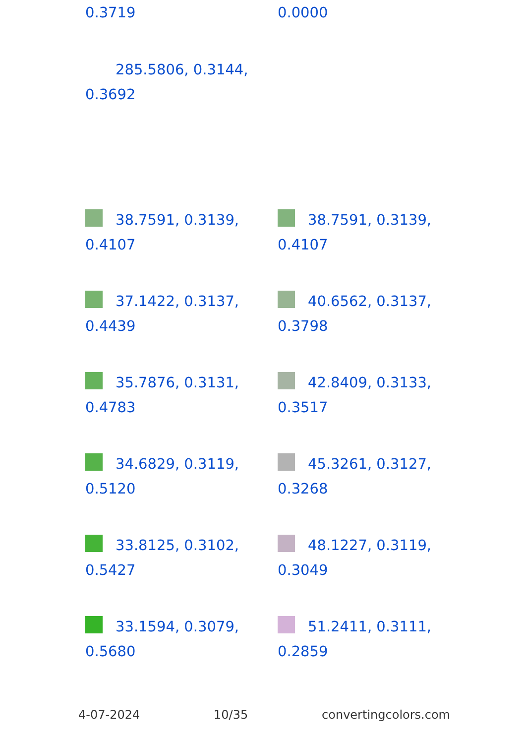0.3719 0.0000
285.5806, 0.3144,
0.3692
38.7591, 0.3139,
0.4107
38.7591, 0.3139,
0.4107
37.1422, 0.3137,
0.4439
40.6562, 0.3137,
0.3798
35.7876, 0.3131,
0.4783
42.8409, 0.3133,
0.3517
34.6829, 0.3119,
0.5120
45.3261, 0.3127,
0.3268
33.8125, 0.3102,
0.5427
48.1227, 0.3119,
0.3049
33.1594, 0.3079,
0.5680
51.2411, 0.3111,
0.2859
4-07-2024 10/35 convertingcolors.com